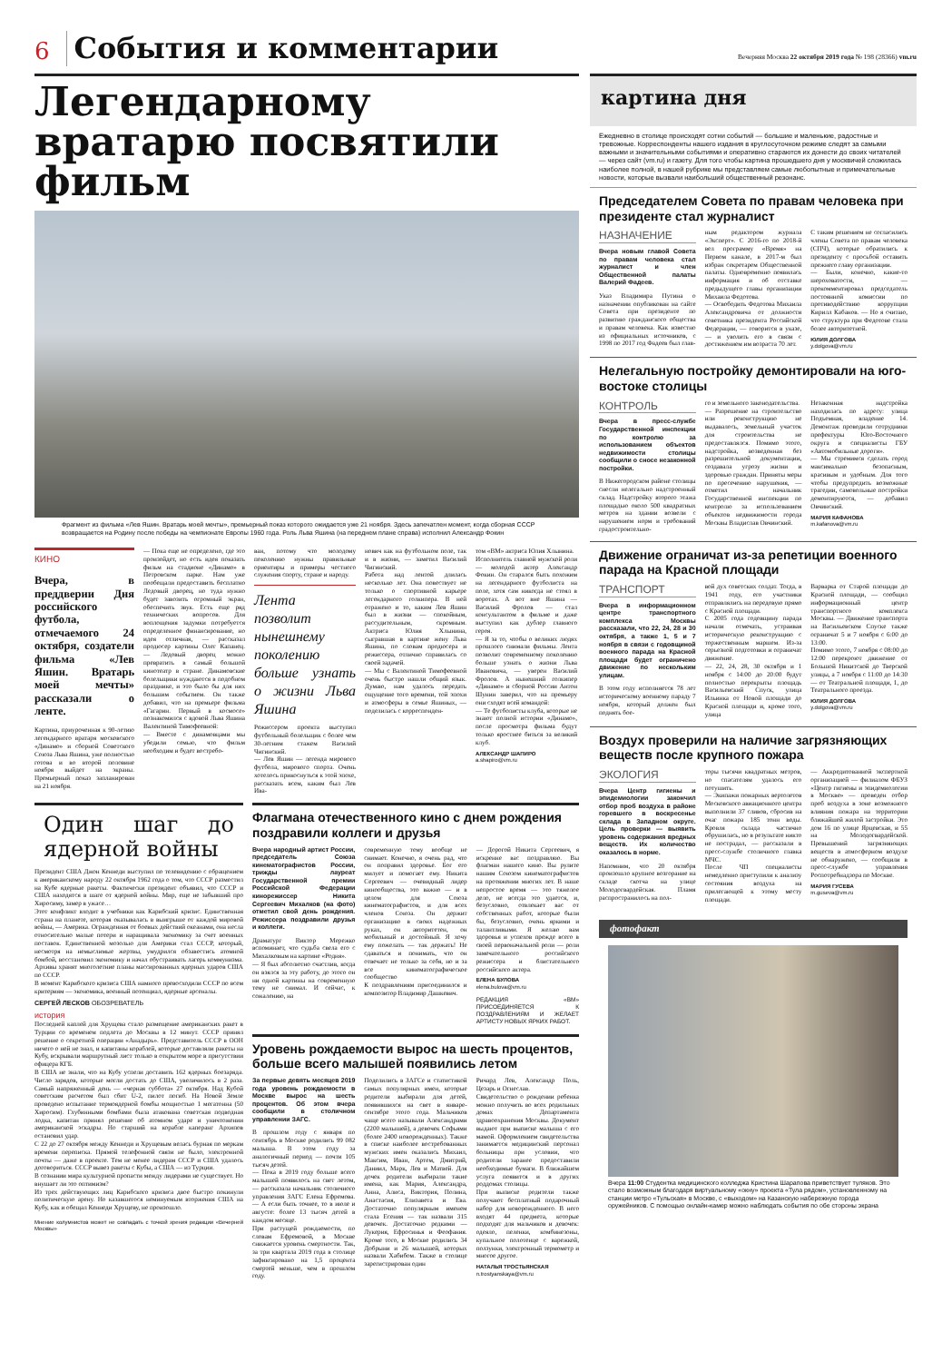6 События и комментарии Вечерняя Москва 22 октября 2019 года № 198 (28366) vm.ru
Легендарному вратарю посвятили фильм
Фрагмент из фильма «Лев Яшин. Вратарь моей мечты», премьерный показ которого ожидается уже 21 ноября. Здесь запечатлен момент, когда сборная СССР возвращается на Родину после победы на чемпионате Европы 1960 года. Роль Льва Яшина (на переднем плане справа) исполнил Александр Фокин
КИНО
Вчера, в преддверии Дня российского футбола, отмечаемого 24 октября, создатели фильма «Лев Яшин. Вратарь моей мечты» рассказали о ленте.
Картина, приуроченная к 90-летию легендарного вратаря московского «Динамо» и сборной Советского Союза Льва Яшина, уже полностью готова и во второй половине ноября выйдет на экраны. Премьерный показ запланирован на 21 ноября.
— Пока еще не определено, где это произойдет, но есть идея показать фильм на стадионе «Динамо» в Петровском парке. Нам уже пообещали предоставить бесплатно Ледовый дворец, но туда нужно будет завозить огромный экран, обеспечить звук. Есть еще ряд технических вопросов. Для воплощения задумки потребуется определенное финансирование, но идея отличная, — рассказал продюсер картины Олег Капанец. — Ледовый дворец можно превратить в самый большой кинотеатр в стране. Динамовские болельщики нуждаются в подобном празднике, и это было бы для них большим событием. Он также добавил, что на премьере фильма «Гагарин. Первый в космосе» познакомился с вдовой Льва Яшина Валентиной Тимофеевной:
— Вместе с динамовцами мы убедили семью, что фильм необходим и будет востребо-
ван, потому что молодому поколению нужны правильные ориентиры и примеры честного служения спорту, стране и народу.
Лента позволит нынешнему поколению больше узнать о жизни Льва Яшина
Режиссером проекта выступил футбольный болельщик с более чем 30-летним стажем Василий Чигинский.
— Лев Яшин — легенда мирового футбола, мирового спорта. Очень хотелось прикоснуться к этой эпохе, рассказать всем, каким был Лев Ива-
нович как на футбольном поле, так и в жизни, — заметил Василий Чигинский.
Работа над лентой длилась несколько лет. Она повествует не только о спортивной карьере легендарного голкипера. В ней отражено и то, каким Лев Яшин был в жизни — спокойным, рассудительным, скромным. Актриса Юлия Хлынина, сыгравшая в картине жену Льва Яшина, по словам продюсера и режиссера, отлично справилась со своей задачей.
— Мы с Валентиной Тимофеевной очень быстро нашли общий язык. Думаю, нам удалось передать ощущение того времени, той эпохи и атмосферы в семье Яшиных, — поделилась с корреспонден-
том «ВМ» актриса Юлия Хлынина.
Исполнитель главной мужской роли — молодой актер Александр Фокин. Он старался быть похожим на легендарного футболиста на поле, хотя сам никогда не стоял в воротах. А вот вне Яшина — Василий Фролов — стал консультантом в фильме и даже выступил как дублер главного героя.
— Я за то, чтобы о великих людях прошлого снимали фильмы. Лента позволит современному поколению больше узнать о жизни Льва Ивановича, — уверен Василий Фролов. А нынешний голкипер «Динамо» и сборной России Антон Шунин заверил, что на премьеру они сходят всей командой:
— Те футболисты клуба, которые не знают полной истории «Динамо», после просмотра фильма будут только яростнее биться за великий клуб.
АЛЕКСАНДР ШАПИРО
a.shapiro@vm.ru
Один шаг до ядерной войны
Президент США Джон Кеннеди выступил по телевидению с обращением к американскому народу 22 октября 1962 года о том, что СССР разместил на Кубе ядерные ракеты. Фактически президент объявил, что СССР и США находятся в шаге от ядерной войны. Мир, еще не забывший про Хиросиму, замер в ужасе…
Этот конфликт входит в учебники как Карибский кризис. Единственная страна на планете, которая оказывалась в выигрыше от каждой мировой войны, — Америка. Огражденная от боевых действий океанами, она несла относительно малые потери и наращивала экономику за счет военных поставок. Единственной мозолью для Америки стал СССР, который, несмотря на немыслимые жертвы, умудрился обзавестись атомной бомбой, восстановил экономику и начал обустраивать лагерь коммунизма. Архивы хранят многолетние планы массированных ядерных ударов США по СССР.
В момент Карибского кризиса США намного превосходили СССР по всем критериям — экономика, военный потенциал, ядерные арсеналы.
СЕРГЕЙ ЛЕСКОВ ОБОЗРЕВАТЕЛЬ
история
Последней каплей для Хрущева стало размещение американских ракет в Турции со временем подлета до Москвы в 12 минут. СССР принял решение о секретной операции «Анадырь». Представитель СССР в ООН ничего о ней не знал, и капитаны кораблей, которые доставляли ракеты на Кубу, вскрывали маршрутный лист только в открытом море в присутствии офицера КГБ.
В США не знали, что на Кубу успели доставить 162 ядерных боезаряда. Число зарядов, которые могли достать до США, увеличилось в 2 раза. Самый напряженный день — «черная суббота» 27 октября. Над Кубой советским расчетом был сбит U-2, пилот погиб. На Новой Земле проведено испытание термоядерной бомбы мощностью 1 мегатонна (50 Хиросим). Глубинными бомбами была атакована советская подводная лодка, капитан принял решение об атомном ударе и уничтожении американской эскадры. Но старший на корабле каперанг Архипов остановил удар.
С 22 до 27 октября между Кеннеди и Хрущевым велась бурная по меркам времени переписка. Прямой телефонной связи не было, электронной почты — даже в проекте. Тем не менее лидерам СССР и США удалось договориться. СССР вывез ракеты с Кубы, а США — из Турции.
В сознании мира культурной пропасти между лидерами не существует. Но внушает ли это оптимизм?
Из трех действующих лиц Карибского кризиса двое быстро покинули политическую арену. Но казавшегося неминуемым вторжения США на Кубу, как и обещал Кеннеди Хрущеву, не произошло.
Мнение колумнистов может не совпадать с точкой зрения редакции «Вечерней Москвы»
Флагмана отечественного кино с днем рождения поздравили коллеги и друзья
Вчера народный артист России, председатель Союза кинематографистов России, трижды лауреат Государственной премии Российской Федерации кинорежиссер Никита Сергеевич Михалков (на фото) отметил свой день рождения. Режиссера поздравили друзья и коллеги.
Драматург Виктор Мережко вспоминает, что судьба свела его с Михалковым на картине «Родня».
— Я был абсолютно счастлив, когда он взялся за эту работу, до этого он ни одной картины на современную тему не снимал. И сейчас, к сожалению, на
современную тему вообще не снимает. Конечно, я очень рад, что он поправил здоровье. Бог его милует и помогает ему. Никита Сергеевич — очевидный лидер кинообщества, это важно — и в целом для Союза кинематографистов, и для всех членов Союза. Он держит организацию в своих надежных руках, он авторитетен, он мобильный и достойный. Я хочу ему пожелать — так держать! Не сдаваться и понимать, что он отвечает не только за себя, но и за все кинематографическое сообщество
К поздравлениям присоединился и композитор Владимир Дашкевич.
— Дорогой Никита Сергеевич, я искренне вас поздравляю. Вы флагман нашего кино. Вы рулите нашим Союзом кинематографистов на протяжении многих лет. В наше непростое время — это тяжелое дело, не всегда это удается, и, безусловно, отвлекает вас от собственных работ, которые были бы, безусловно, очень яркими и талантливыми. Я желаю вам здоровья и успехов прежде всего в своей первоначальной роли — роли замечательного российского режиссера и блистательного российского актера.
ЕЛЕНА БУЛОВА
elena.bulova@vm.ru
РЕДАКЦИЯ «ВМ» ПРИСОЕДИНЯЕТСЯ К ПОЗДРАВЛЕНИЯМ И ЖЕЛАЕТ АРТИСТУ НОВЫХ ЯРКИХ РАБОТ.
Уровень рождаемости вырос на шесть процентов, больше всего малышей появились летом
За первые девять месяцев 2019 года уровень рождаемости в Москве вырос на шесть процентов. Об этом вчера сообщили в столичном управлении ЗАГС.
В прошлом году с января по сентябрь в Москве родились 99 082 малыша. В этом году за аналогичный период — почти 105 тысяч детей.
— Пока в 2019 году больше всего малышей появилось на свет летом, — рассказала начальник столичного управления ЗАГС Елена Ефремова. — А если быть точнее, то в июле и августе: более 13 тысяч детей в каждом месяце.
При растущей рождаемости, по словам Ефремовой, в Москве снижается уровень смертности. Так, за три квартала 2019 года в столице зафиксировано на 1,5 процента смертей меньше, чем в прошлом году.
Поделились в ЗАГСе и статистикой самых популярных имен, которые родители выбирали для детей, появившихся на свет в январе-сентябре этого года. Мальчиков чаще всего называли Александрами (2200 малышей), а девочек Софьями (более 2400 новорожденных). Также в списке наиболее востребованных мужских имен оказались Михаил, Максим, Иван, Артем, Дмитрий, Даниил, Марк, Лев и Матвей. Для дочек родители выбирали такие имена, как Мария, Александра, Анна, Алиса, Виктория, Полина, Анастасия, Елизавета и Ева. Достаточно популярным именем стала Есения — так назвали 315 девочек. Достаточно редкими — Лукерия, Ефросинья и Феофания. Кроме того, в Москве родились 34 Добрыни и 26 малышей, которых назвали Хабибом. Также в столице зарегистрирован один
Ричард Лев, Александр Поль, Цезарь и Огнеслав.
Свидетельство о рождении ребенка можно получить во всех родильных домах Департамента здравоохранения Москвы. Документ выдают при выписке малыша с его мамой. Оформлением свидетельства занимается медицинский персонал больницы при условии, что родители заранее предоставили необходимые бумаги. В ближайшем услуга появится и в других роддомах столицы.
При выписке родители также получают бесплатный подарочный набор для новорожденного. В него входят 44 предмета, которые подходят для мальчиков и девочек: одеяло, пеленки, комбинезоны, купальное полотенце с варежкой, ползунки, электронный термометр и многое другое.
НАТАЛЬЯ ТРОСТЬЯНСКАЯ
n.trostyanskaya@vm.ru
картина дня
Ежедневно в столице происходят сотни событий — большие и маленькие, радостные и тревожные. Корреспонденты нашего издания в круглосуточном режиме следят за самыми важными и значительными событиями и оперативно стараются их донести до своих читателей — через сайт (vm.ru) и газету. Для того чтобы картина прошедшего дня у москвичей сложилась наиболее полной, в нашей рубрике мы представляем самые любопытные и примечательные новости, которые вызвали наибольший общественный резонанс.
Председателем Совета по правам человека при президенте стал журналист
НАЗНАЧЕНИЕ
Вчера новым главой Совета по правам человека стал журналист и член Общественной палаты Валерий Фадеев.
Указ Владимира Путина о назначении опубликован на сайте Совета при президенте по развитию гражданского общества и правам человека. Как известно из официальных источников, с 1998 по 2017 год Фадеев был глав-
ным редактором журнала «Эксперт». С 2016-го по 2018-й вел программу «Время» на Первом канале, в 2017-м был избран секретарем Общественной палаты. Одновременно появилась информация и об отставке предыдущего главы организации Михаила Федотова.
— Освободить Федотова Михаила Александровича от должности советника президента Российской Федерации, — говорится в указе, — и уволить его в связи с достижением им возраста 70 лет.
С таким решением не согласились члены Совета по правам человека (СПЧ), которые обратились к президенту с просьбой оставить прежнего главу организации.
— Были, конечно, какие-то шероховатости, — прокомментировал председатель постоянной комиссии по противодействию коррупции Кирилл Кабанов. — Но я считаю, что структура при Федотове стала более авторитетной.
ЮЛИЯ ДОЛГОВА
y.dolgova@vm.ru
Нелегальную постройку демонтировали на юго-востоке столицы
КОНТРОЛЬ
Вчера в пресс-службе Государственной инспекции по контролю за использованием объектов недвижимости столицы сообщили о сносе незаконной постройки.
В Нижегородском районе столицы снесли нелегально надстроенный склад. Надстройку второго этажа площадью около 500 квадратных метров на здании возвели с нарушением норм и требований градостроительно-
го и земельного законодательства.
— Разрешение на строительство или реконструкцию не выдавалось, земельный участок для строительства не предоставлялся. Помимо этого, надстройка, возведенная без разрешительной документации, создавала угрозу жизни и здоровью граждан. Приняты меры по пресечению нарушения, — отметил начальник Государственной инспекции по контролю за использованием объектов недвижимости города Москвы Владислав Овчинский.
Незаконная надстройка находилась по адресу: улица Подъемная, владение 14. Демонтаж проводили сотрудники префектуры Юго-Восточного округа и специалисты ГБУ «Автомобильные дороги».
— Мы стремимся сделать город максимально безопасным, красивым и удобным. Для того чтобы предупредить возможные трагедии, самовольные постройки демонтируются, — добавил Овчинский.
МАРИЯ КАФАНОВА
m.kafanova@vm.ru
Движение ограничат из-за репетиции военного парада на Красной площади
ТРАНСПОРТ
Вчера в информационном центре транспортного комплекса Москвы рассказали, что 22, 24, 28 и 30 октября, а также 1, 5 и 7 ноября в связи с годовщиной военного парада на Красной площади будет ограничено движение по нескольким улицам.
В этом году исполняется 78 лет историческому военному параду 7 ноября, который должен был поднять бое-
вой дух советских солдат. Тогда, в 1941 году, его участники отправлялись на передовую прямо с Красной площади.
С 2005 года годовщину парада начали отмечать, устраивая историческую реконструкцию с торжественным маршем. Из-за серьезной подготовки и ограничат движение.
— 22, 24, 28, 30 октября и 1 ноября с 14:00 до 20:00 будут полностью перекрыты площадь Васильевский Спуск, улица Ильинка от Новой площади до Красной площади и, кроме того, улица
Варварка от Старой площади до Красной площади, — сообщил информационный центр транспортного комплекса Москвы. — Движение транспорта на Васильевском Спуске также ограничат 5 и 7 ноября с 6:00 до 13:00.
Помимо этого, 7 ноября с 08:00 до 12:00 перекроют движение от Большой Никитской до Тверской улицы, а 7 ноября с 11:00 до 14:30 — от Театральной площади, 1, до Театрального проезда.
ЮЛИЯ ДОЛГОВА
y.dolgova@vm.ru
Воздух проверили на наличие загрязняющих веществ после крупного пожара
ЭКОЛОГИЯ
Вчера Центр гигиены и эпидемиологии закончил отбор проб воздуха в районе горевшего в воскресенье склада в Западном округе. Цель проверки — выявить уровень содержания вредных веществ. Их количество оказалось в норме.
Напомним, что 20 октября произошло крупное возгорание на складе скотча на улице Молодогвардейская. Пламя распространилось на пол-
торы тысячи квадратных метров, но спасателям удалось его потушить.
— Экипажи пожарных вертолетов Московского авиационного центра выполнили 37 сливов, сбросив на очаг пожара 185 тонн воды. Кровля склада частично обрушилась, но в результате никто не пострадал, — рассказали в пресс-службе столичного главка МЧС.
После ЧП специалисты немедленно приступили к анализу состояния воздуха на прилегающей к этому месту площади.
— Аккредитованной экспертной организацией — филиалом ФБУЗ «Центр гигиены и эпидемиологии в Москве» — проведен отбор проб воздуха в зоне возможного влияния пожара на территории ближайшей жилой застройки. Это дом 16 по улице Ярцевская, и 55 на Молодогвардейской. Превышений загрязняющих веществ в атмосферном воздухе не обнаружено, — сообщили в пресс-службе управления Роспотребнадзора по Москве.
МАРИЯ ГУСЕВА
m.guseva@vm.ru
фотофакт
Вчера 11:00 Студентка медицинского колледжа Кристина Шарапова приветствует туляков. Это стало возможным благодаря виртуальному «окну» проекта «Тула рядом», установленному на станции метро «Тульская» в Москве, с «выходом» на Казанскую набережную города оружейников. С помощью онлайн-камер можно наблюдать события по обе стороны экрана